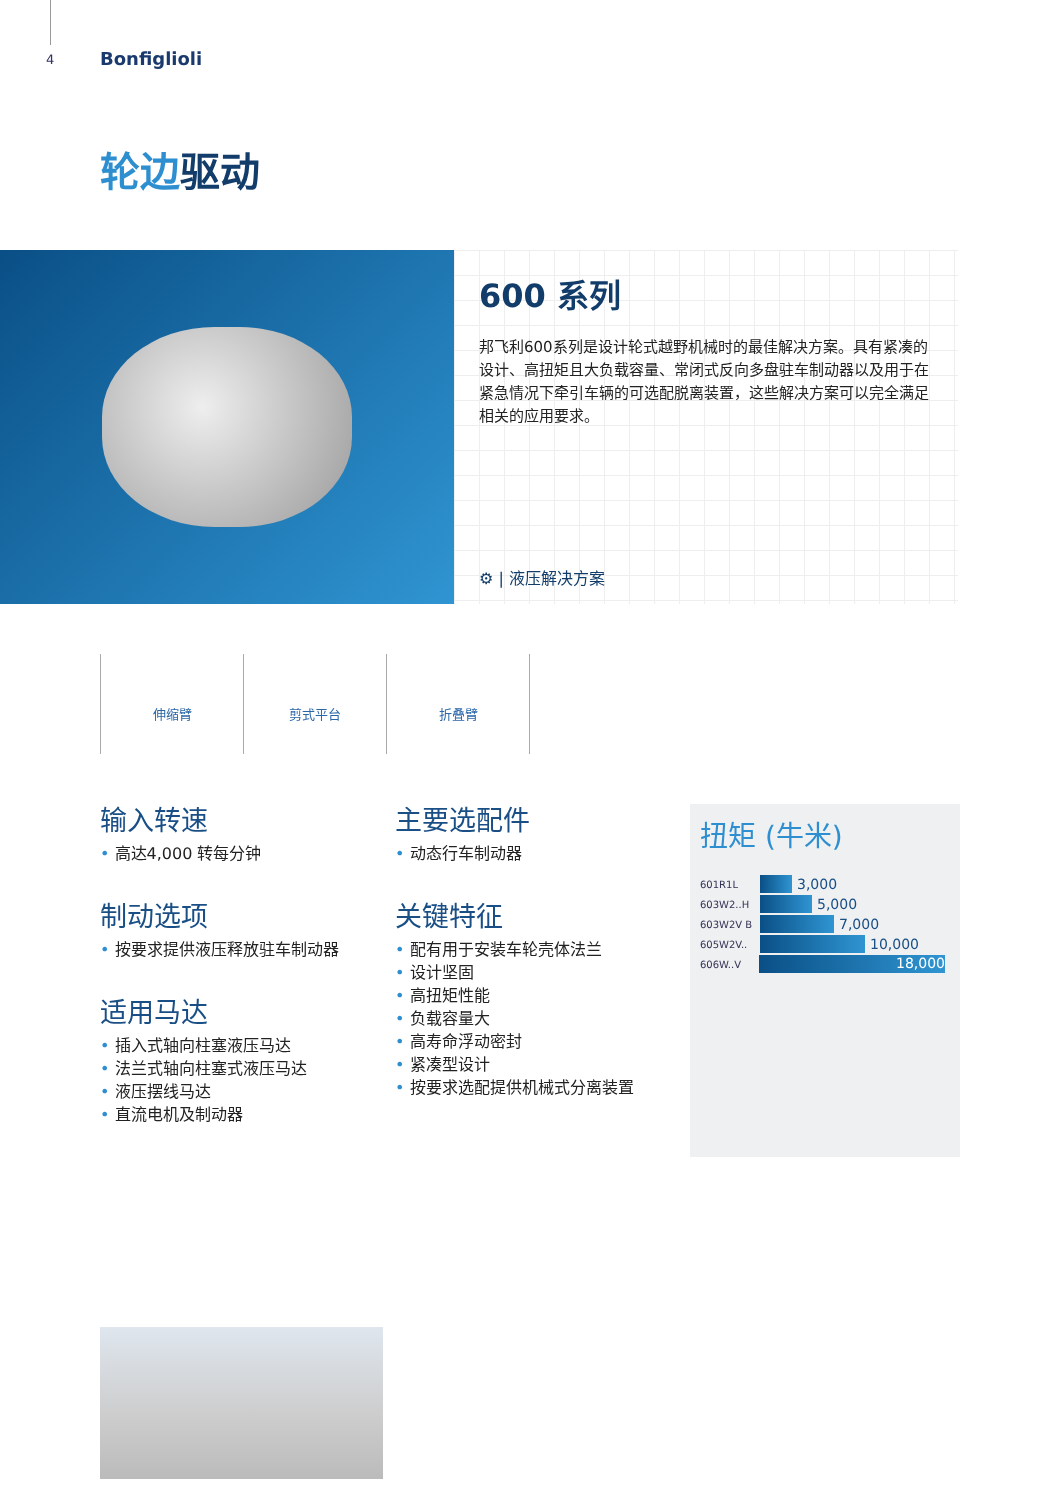4 Bonfiglioli
轮边驱动
600 系列
邦飞利600系列是设计轮式越野机械时的最佳解决方案。具有紧凑的设计、高扭矩且大负载容量、常闭式反向多盘驻车制动器以及用于在紧急情况下牵引车辆的可选配脱离装置，这些解决方案可以完全满足相关的应用要求。
⚙ | 液压解决方案
伸缩臂 剪式平台 折叠臂
输入转速
高达4,000 转每分钟
制动选项
按要求提供液压释放驻车制动器
适用马达
插入式轴向柱塞液压马达
法兰式轴向柱塞式液压马达
液压摆线马达
直流电机及制动器
主要选配件
动态行车制动器
关键特征
配有用于安装车轮壳体法兰
设计坚固
高扭矩性能
负载容量大
高寿命浮动密封
紧凑型设计
按要求选配提供机械式分离装置
扭矩 (牛米)
601R1L
3,000
603W2..H
5,000
603W2V B
7,000
605W2V..
10,000
606W..V
18,000